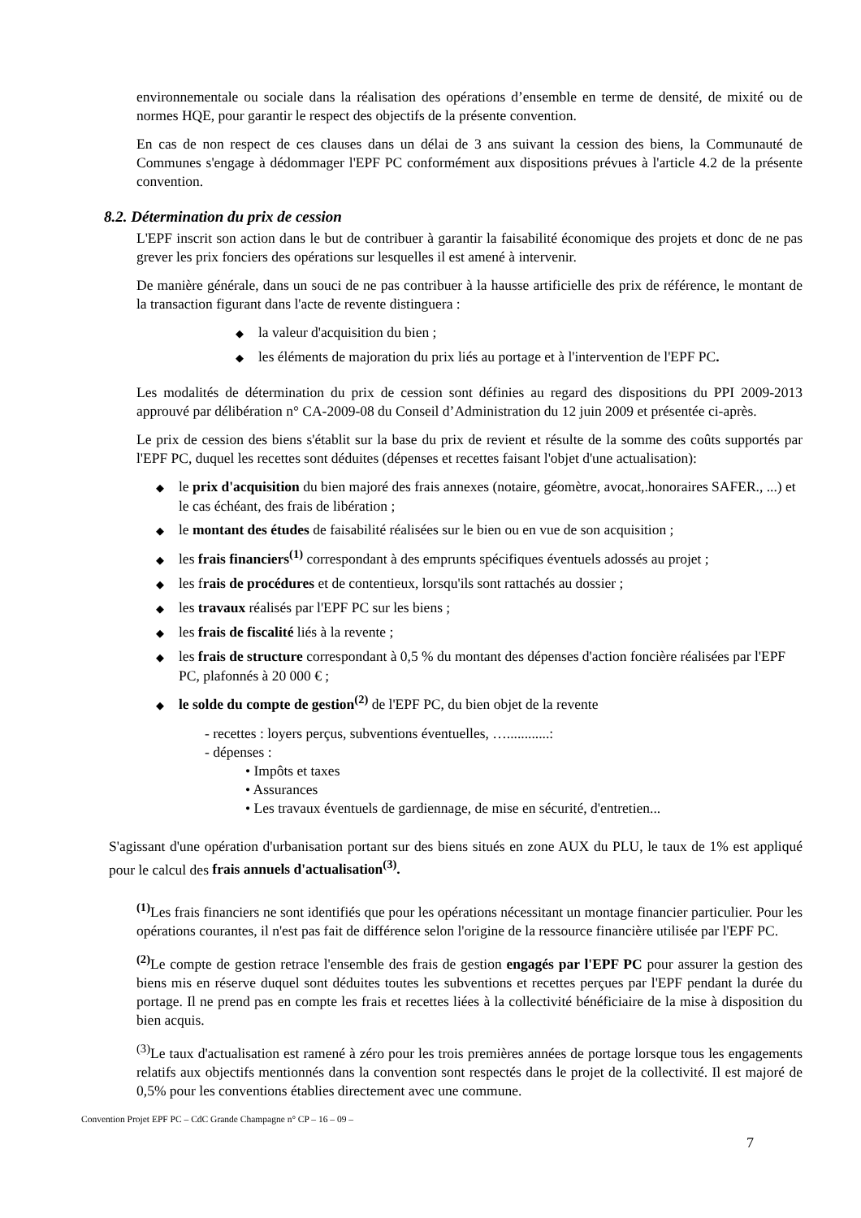environnementale ou sociale dans la réalisation des opérations d’ensemble en terme de densité, de mixité ou de normes HQE, pour garantir le respect des objectifs de la présente convention.
En cas de non respect de ces clauses dans un délai de 3 ans suivant la cession des biens, la Communauté de Communes s'engage à dédommager l'EPF PC conformément aux dispositions prévues à l'article 4.2 de la présente convention.
8.2. Détermination du prix de cession
L'EPF inscrit son action dans le but de contribuer à garantir la faisabilité économique des projets et donc de ne pas grever les prix fonciers des opérations sur lesquelles il est amené à intervenir.
De manière générale, dans un souci de ne pas contribuer à la hausse artificielle des prix de référence, le montant de la transaction figurant dans l'acte de revente distinguera :
◆ la valeur d'acquisition du bien ;
◆ les éléments de majoration du prix liés au portage et à l'intervention de l'EPF PC.
Les modalités de détermination du prix de cession sont définies au regard des dispositions du PPI 2009-2013 approuvé par délibération n° CA-2009-08 du Conseil d’Administration du 12 juin 2009 et présentée ci-après.
Le prix de cession des biens s'établit sur la base du prix de revient et résulte de la somme des coûts supportés par l'EPF PC, duquel les recettes sont déduites (dépenses et recettes faisant l'objet d'une actualisation):
◆ le prix d'acquisition du bien majoré des frais annexes (notaire, géomètre, avocat,.honoraires SAFER., ...) et le cas échéant, des frais de libération ;
◆ le montant des études de faisabilité réalisées sur le bien ou en vue de son acquisition ;
◆ les frais financiers<sup>(1)</sup> correspondant à des emprunts spécifiques éventuels adossés au projet ;
◆ les frais de procédures et de contentieux, lorsqu'ils sont rattachés au dossier ;
◆ les travaux réalisés par l'EPF PC sur les biens ;
◆ les frais de fiscalité liés à la revente ;
◆ les frais de structure correspondant à 0,5 % du montant des dépenses d'action foncière réalisées par l'EPF PC, plafonnés à 20 000 € ;
◆ le solde du compte de gestion<sup>(2)</sup> de l'EPF PC, du bien objet de la revente
- recettes : loyers perçus, subventions éventuelles, …............:
- dépenses :
• Impôts et taxes
• Assurances
• Les travaux éventuels de gardiennage, de mise en sécurité, d'entretien...
S'agissant d'une opération d'urbanisation portant sur des biens situés en zone AUX du PLU, le taux de 1% est appliqué pour le calcul des frais annuels d'actualisation<sup>(3)</sup>.
<sup>(1)</sup> Les frais financiers ne sont identifiés que pour les opérations nécessitant un montage financier particulier. Pour les opérations courantes, il n'est pas fait de différence selon l'origine de la ressource financière utilisée par l'EPF PC.
<sup>(2)</sup> Le compte de gestion retrace l'ensemble des frais de gestion engagés par l'EPF PC pour assurer la gestion des biens mis en réserve duquel sont déduites toutes les subventions et recettes perçues par l'EPF pendant la durée du portage. Il ne prend pas en compte les frais et recettes liées à la collectivité bénéficiaire de la mise à disposition du bien acquis.
<sup>(3)</sup> Le taux d'actualisation est ramené à zéro pour les trois premières années de portage lorsque tous les engagements relatifs aux objectifs mentionnés dans la convention sont respectés dans le projet de la collectivité. Il est majoré de 0,5% pour les conventions établies directement avec une commune.
Convention Projet EPF PC – CdC Grande Champagne n° CP – 16 – 09 –
7